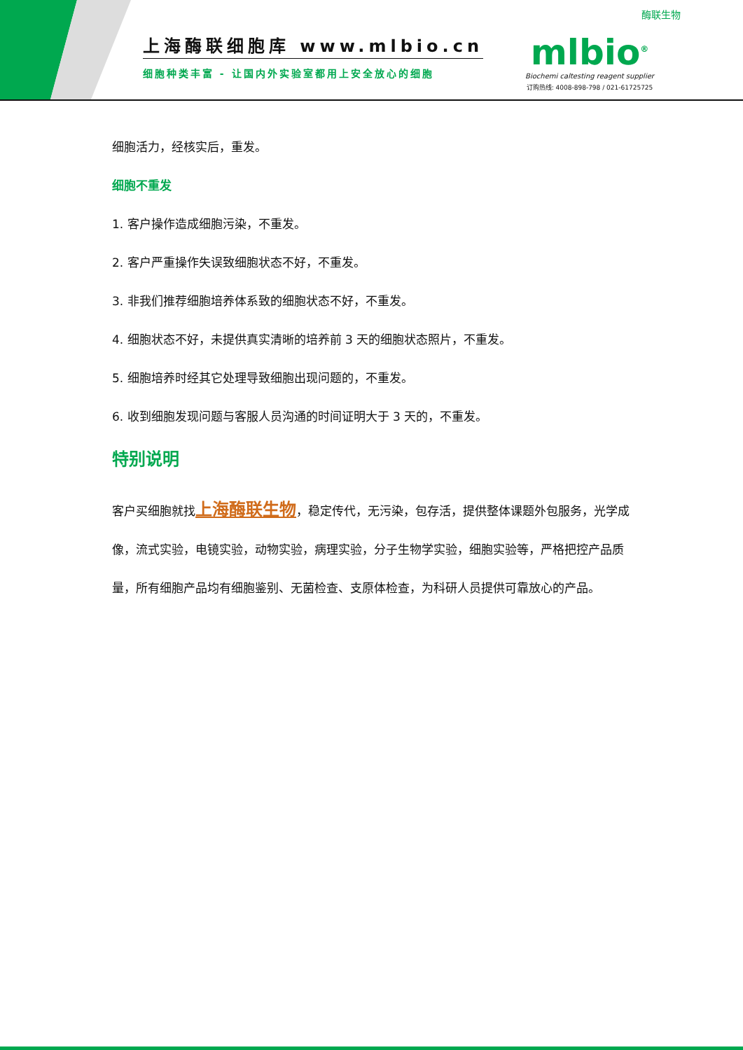上海酶联细胞库 www.mlbio.cn
细胞种类丰富 - 让国内外实验室都用上安全放心的细胞
酶联生物
mlbio<sup>®</sup>
Biochemi caltesting reagent supplier
订购热线: 4008-898-798 / 021-61725725
细胞活力，经核实后，重发。
细胞不重发
1. 客户操作造成细胞污染，不重发。
2. 客户严重操作失误致细胞状态不好，不重发。
3. 非我们推荐细胞培养体系致的细胞状态不好，不重发。
4. 细胞状态不好，未提供真实清晰的培养前 3 天的细胞状态照片，不重发。
5. 细胞培养时经其它处理导致细胞出现问题的，不重发。
6. 收到细胞发现问题与客服人员沟通的时间证明大于 3 天的，不重发。
特别说明
客户买细胞就找上海酶联生物，稳定传代，无污染，包存活，提供整体课题外包服务，光学成像，流式实验，电镜实验，动物实验，病理实验，分子生物学实验，细胞实验等，严格把控产品质量，所有细胞产品均有细胞鉴别、无菌检查、支原体检查，为科研人员提供可靠放心的产品。